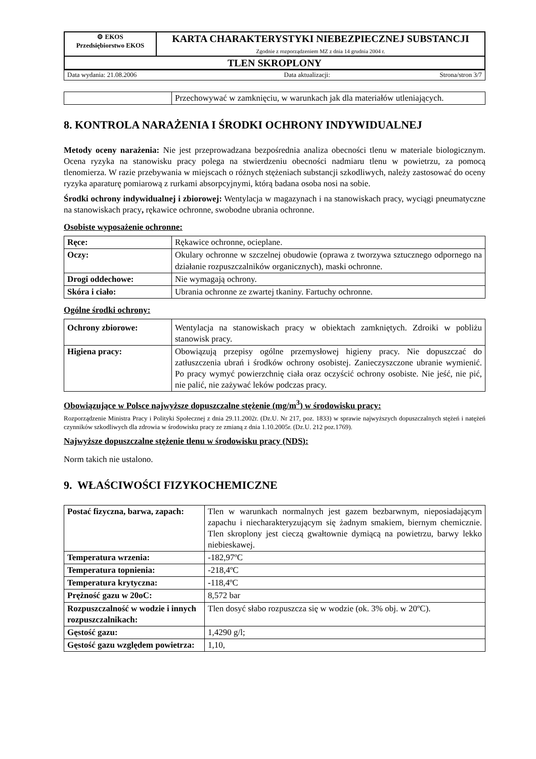| ⚙ EKOS Przedsiębiorstwo EKOS | KARTA CHARAKTERYSTYKI NIEBEZPIECZNEJ SUBSTANCJI Zgodnie z rozporządzeniem MZ z dnia 14 grudnia 2004 r. |
| TLEN SKROPLONY | |
| Data wydania: 21.08.2006 | Data aktualizacji: | Strona/stron 3/7 |
| | Przechowywać w zamknięciu, w warunkach jak dla materiałów utleniających. |
8. KONTROLA NARAŻENIA I ŚRODKI OCHRONY INDYWIDUALNEJ
Metody oceny narażenia: Nie jest przeprowadzana bezpośrednia analiza obecności tlenu w materiale biologicznym. Ocena ryzyka na stanowisku pracy polega na stwierdzeniu obecności nadmiaru tlenu w powietrzu, za pomocą tlenomierza. W razie przebywania w miejscach o różnych stężeniach substancji szkodliwych, należy zastosować do oceny ryzyka aparaturę pomiarową z rurkami absorpcyjnymi, którą badana osoba nosi na sobie.
Środki ochrony indywidualnej i zbiorowej: Wentylacja w magazynach i na stanowiskach pracy, wyciągi pneumatyczne na stanowiskach pracy, rękawice ochronne, swobodne ubrania ochronne.
Osobiste wyposażenie ochronne:
| Ręce: | Rękawice ochronne, ocieplane. |
| Oczy: | Okulary ochronne w szczelnej obudowie (oprawa z tworzywa sztucznego odpornego na działanie rozpuszczalników organicznych), maski ochronne. |
| Drogi oddechowe: | Nie wymagają ochrony. |
| Skóra i ciało: | Ubrania ochronne ze zwartej tkaniny. Fartuchy ochronne. |
Ogólne środki ochrony:
| Ochrony zbiorowe: | Wentylacja na stanowiskach pracy w obiektach zamkniętych. Zdroiki w pobliżu stanowisk pracy. |
| Higiena pracy: | Obowiązują przepisy ogólne przemysłowej higieny pracy. Nie dopuszczać do zatłuszczenia ubrań i środków ochrony osobistej. Zanieczyszczone ubranie wymienić. Po pracy wymyć powierzchnię ciała oraz oczyścić ochrony osobiste. Nie jeść, nie pić, nie palić, nie zażywać leków podczas pracy. |
Obowiązujące w Polsce najwyższe dopuszczalne stężenie (mg/m<sup>3</sup>) w środowisku pracy:
Rozporządzenie Ministra Pracy i Polityki Społecznej z dnia 29.11.2002r. (Dz.U. Nr 217, poz. 1833) w sprawie najwyższych dopuszczalnych stężeń i natężeń czynników szkodliwych dla zdrowia w środowisku pracy ze zmianą z dnia 1.10.2005r. (Dz.U. 212 poz.1769).
Najwyższe dopuszczalne stężenie tlenu w środowisku pracy (NDS):
Norm takich nie ustalono.
9. WŁAŚCIWOŚCI FIZYKOCHEMICZNE
| Postać fizyczna, barwa, zapach: | Tlen w warunkach normalnych jest gazem bezbarwnym, nieposiadającym zapachu i niecharakteryzującym się żadnym smakiem, biernym chemicznie. Tlen skroplony jest cieczą gwałtownie dymiącą na powietrzu, barwy lekko niebieskawej. |
| Temperatura wrzenia: | -182,97ºC |
| Temperatura topnienia: | -218,4ºC |
| Temperatura krytyczna: | - 118,4ºC |
| Prężność gazu w 20oC: | 8,572 bar |
| Rozpuszczalność w wodzie i innych rozpuszczalnikach: | Tlen dosyć słabo rozpuszcza się w wodzie (ok. 3% obj. w 20ºC). |
| Gęstość gazu: | 1,4290 g/l; |
| Gęstość gazu względem powietrza: | 1,10, |